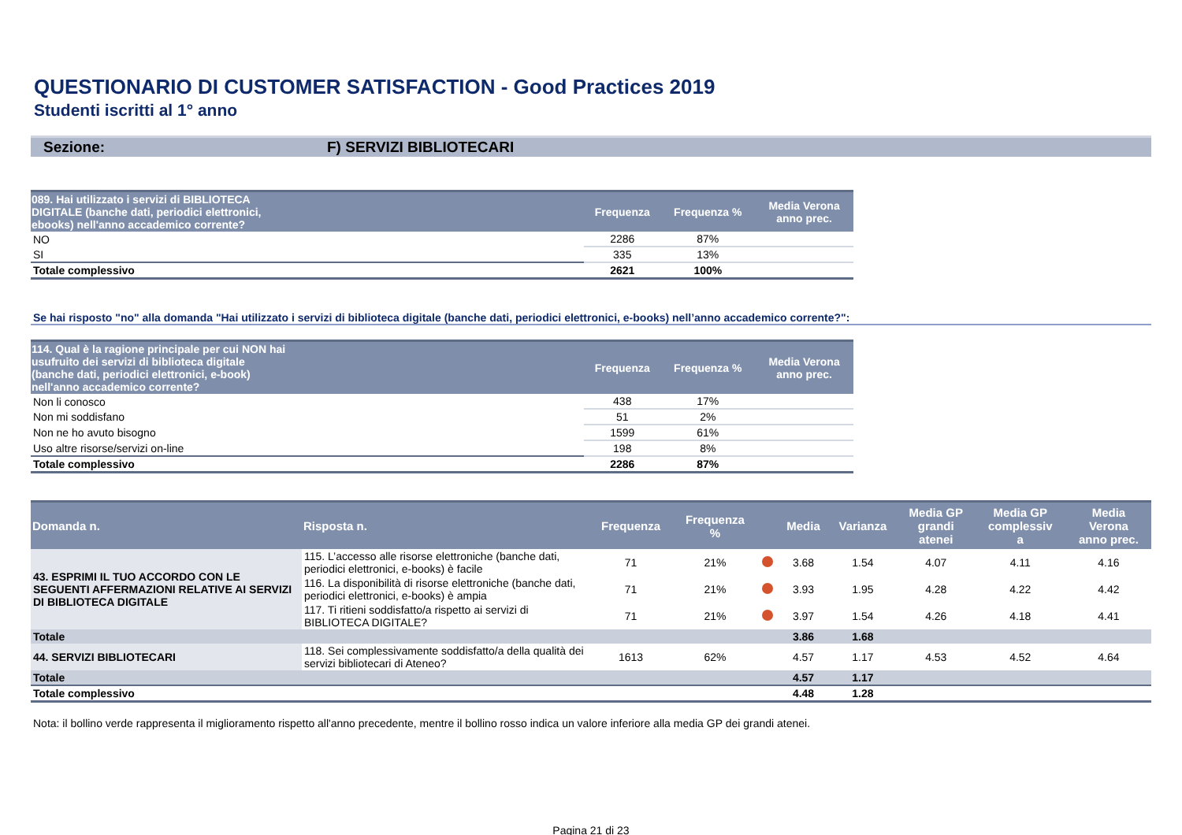QUESTIONARIO DI CUSTOMER SATISFACTION - Good Practices 2019
Studenti iscritti al 1° anno
Sezione: F) SERVIZI BIBLIOTECARI
| 089. Hai utilizzato i servizi di BIBLIOTECA DIGITALE (banche dati, periodici elettronici, ebooks) nell'anno accademico corrente? | Frequenza | Frequenza % | Media Verona anno prec. |
| --- | --- | --- | --- |
| NO | 2286 | 87% | |
| SI | 335 | 13% | |
| Totale complessivo | 2621 | 100% | |
Se hai risposto "no" alla domanda "Hai utilizzato i servizi di biblioteca digitale (banche dati, periodici elettronici, e-books) nell’anno accademico corrente?":
| 114. Qual è la ragione principale per cui NON hai usufruito dei servizi di biblioteca digitale (banche dati, periodici elettronici, e-book) nell'anno accademico corrente? | Frequenza | Frequenza % | Media Verona anno prec. |
| --- | --- | --- | --- |
| Non li conosco | 438 | 17% | |
| Non mi soddisfano | 51 | 2% | |
| Non ne ho avuto bisogno | 1599 | 61% | |
| Uso altre risorse/servizi on-line | 198 | 8% | |
| Totale complessivo | 2286 | 87% | |
| Domanda n. | Risposta n. | Frequenza | Frequenza % | | Media | Varianza | Media GP grandi atenei | Media GP complessiv a | Media Verona anno prec. |
| --- | --- | --- | --- | --- | --- | --- | --- | --- | --- |
| 43. ESPRIMI IL TUO ACCORDO CON LE SEGUENTI AFFERMAZIONI RELATIVE AI SERVIZI DI BIBLIOTECA DIGITALE | 115. L’accesso alle risorse elettroniche (banche dati, periodici elettronici, e-books) è facile | 71 | 21% | | 3.68 | 1.54 | 4.07 | 4.11 | 4.16 |
| | 116. La disponibilità di risorse elettroniche (banche dati, periodici elettronici, e-books) è ampia | 71 | 21% | | 3.93 | 1.95 | 4.28 | 4.22 | 4.42 |
| | 117. Ti ritieni soddisfatto/a rispetto ai servizi di BIBLIOTECA DIGITALE? | 71 | 21% | | 3.97 | 1.54 | 4.26 | 4.18 | 4.41 |
| Totale | | | | | 3.86 | 1.68 | | | |
| 44. SERVIZI BIBLIOTECARI | 118. Sei complessivamente soddisfatto/a della qualità dei servizi bibliotecari di Ateneo? | 1613 | 62% | | 4.57 | 1.17 | 4.53 | 4.52 | 4.64 |
| Totale | | | | | 4.57 | 1.17 | | | |
| Totale complessivo | | | | | 4.48 | 1.28 | | | |
Nota: il bollino verde rappresenta il miglioramento rispetto all'anno precedente, mentre il bollino rosso indica un valore inferiore alla media GP dei grandi atenei.
Pagina 21 di 23